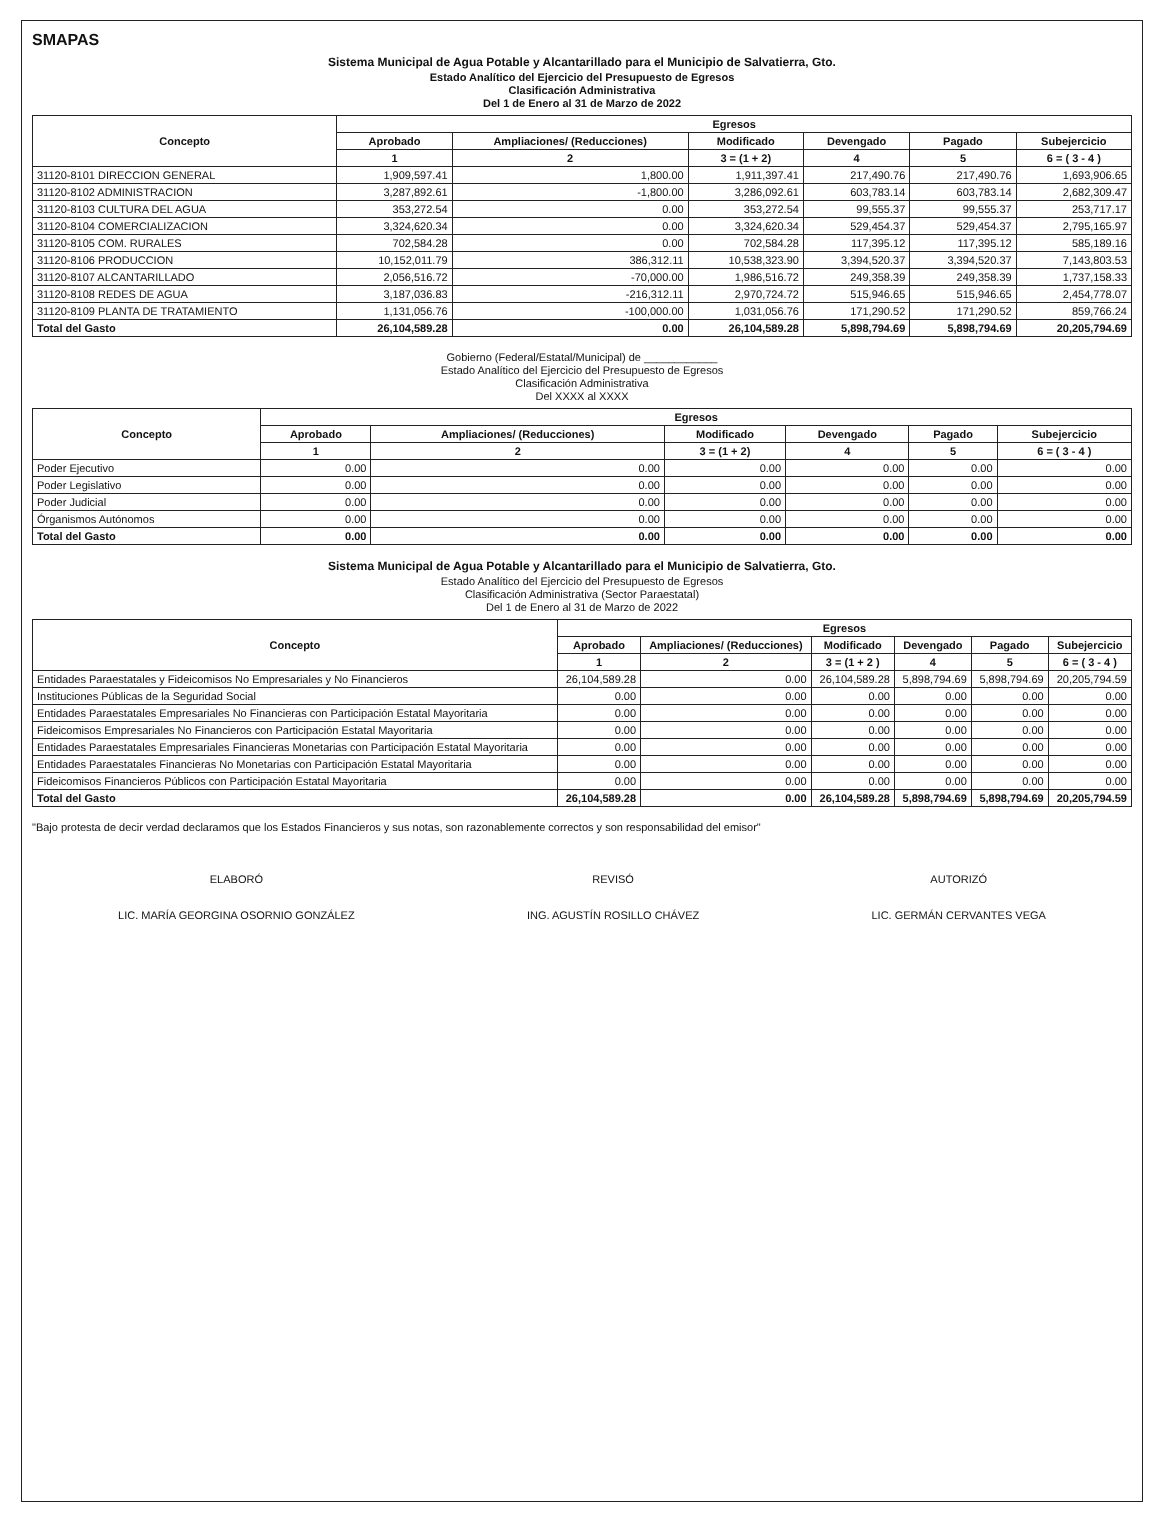SMAPAS
Sistema Municipal de Agua Potable y Alcantarillado para el Municipio de Salvatierra, Gto.
Estado Analítico del Ejercicio del Presupuesto de Egresos
Clasificación Administrativa
Del 1 de Enero al 31 de Marzo de 2022
| Concepto | Egresos | | | | | |
| --- | --- | --- | --- | --- | --- | --- |
| | Aprobado | Ampliaciones/ (Reducciones) | Modificado | Devengado | Pagado | Subejercicio |
| | 1 | 2 | 3 = (1 + 2) | 4 | 5 | 6 = ( 3 - 4 ) |
| 31120-8101 DIRECCION GENERAL | 1,909,597.41 | 1,800.00 | 1,911,397.41 | 217,490.76 | 217,490.76 | 1,693,906.65 |
| 31120-8102 ADMINISTRACION | 3,287,892.61 | -1,800.00 | 3,286,092.61 | 603,783.14 | 603,783.14 | 2,682,309.47 |
| 31120-8103 CULTURA DEL AGUA | 353,272.54 | 0.00 | 353,272.54 | 99,555.37 | 99,555.37 | 253,717.17 |
| 31120-8104 COMERCIALIZACION | 3,324,620.34 | 0.00 | 3,324,620.34 | 529,454.37 | 529,454.37 | 2,795,165.97 |
| 31120-8105 COM. RURALES | 702,584.28 | 0.00 | 702,584.28 | 117,395.12 | 117,395.12 | 585,189.16 |
| 31120-8106 PRODUCCION | 10,152,011.79 | 386,312.11 | 10,538,323.90 | 3,394,520.37 | 3,394,520.37 | 7,143,803.53 |
| 31120-8107 ALCANTARILLADO | 2,056,516.72 | -70,000.00 | 1,986,516.72 | 249,358.39 | 249,358.39 | 1,737,158.33 |
| 31120-8108 REDES DE AGUA | 3,187,036.83 | -216,312.11 | 2,970,724.72 | 515,946.65 | 515,946.65 | 2,454,778.07 |
| 31120-8109 PLANTA DE TRATAMIENTO | 1,131,056.76 | -100,000.00 | 1,031,056.76 | 171,290.52 | 171,290.52 | 859,766.24 |
| Total del Gasto | 26,104,589.28 | 0.00 | 26,104,589.28 | 5,898,794.69 | 5,898,794.69 | 20,205,794.69 |
Gobierno (Federal/Estatal/Municipal) de ____________
Estado Analítico del Ejercicio del Presupuesto de Egresos
Clasificación Administrativa
Del XXXX al XXXX
| Concepto | Egresos | | | | | |
| --- | --- | --- | --- | --- | --- | --- |
| | Aprobado | Ampliaciones/ (Reducciones) | Modificado | Devengado | Pagado | Subejercicio |
| | 1 | 2 | 3 = (1 + 2) | 4 | 5 | 6 = ( 3 - 4 ) |
| Poder Ejecutivo | 0.00 | 0.00 | 0.00 | 0.00 | 0.00 | 0.00 |
| Poder Legislativo | 0.00 | 0.00 | 0.00 | 0.00 | 0.00 | 0.00 |
| Poder Judicial | 0.00 | 0.00 | 0.00 | 0.00 | 0.00 | 0.00 |
| Órganismos Autónomos | 0.00 | 0.00 | 0.00 | 0.00 | 0.00 | 0.00 |
| Total del Gasto | 0.00 | 0.00 | 0.00 | 0.00 | 0.00 | 0.00 |
Sistema Municipal de Agua Potable y Alcantarillado para el Municipio de Salvatierra, Gto.
Estado Analítico del Ejercicio del Presupuesto de Egresos
Clasificación Administrativa (Sector Paraestatal)
Del 1 de Enero al 31 de Marzo de 2022
| Concepto | Egresos | | | | | |
| --- | --- | --- | --- | --- | --- | --- |
| | Aprobado | Ampliaciones/ (Reducciones) | Modificado | Devengado | Pagado | Subejercicio |
| | 1 | 2 | 3 = (1 + 2 ) | 4 | 5 | 6 = ( 3 - 4 ) |
| Entidades Paraestatales y Fideicomisos No Empresariales y No Financieros | 26,104,589.28 | 0.00 | 26,104,589.28 | 5,898,794.69 | 5,898,794.69 | 20,205,794.59 |
| Instituciones Públicas de la Seguridad Social | 0.00 | 0.00 | 0.00 | 0.00 | 0.00 | 0.00 |
| Entidades Paraestatales Empresariales No Financieras con Participación Estatal Mayoritaria | 0.00 | 0.00 | 0.00 | 0.00 | 0.00 | 0.00 |
| Fideicomisos Empresariales No Financieros con Participación Estatal Mayoritaria | 0.00 | 0.00 | 0.00 | 0.00 | 0.00 | 0.00 |
| Entidades Paraestatales Empresariales Financieras Monetarias con Participación Estatal Mayoritaria | 0.00 | 0.00 | 0.00 | 0.00 | 0.00 | 0.00 |
| Entidades Paraestatales Financieras No Monetarias con Participación Estatal Mayoritaria | 0.00 | 0.00 | 0.00 | 0.00 | 0.00 | 0.00 |
| Fideicomisos Financieros Públicos con Participación Estatal Mayoritaria | 0.00 | 0.00 | 0.00 | 0.00 | 0.00 | 0.00 |
| Total del Gasto | 26,104,589.28 | 0.00 | 26,104,589.28 | 5,898,794.69 | 5,898,794.69 | 20,205,794.59 |
"Bajo protesta de decir verdad declaramos que los Estados Financieros y sus notas, son razonablemente correctos y son responsabilidad del emisor"
ELABORÓ
LIC. MARÍA GEORGINA OSORNIO GONZÁLEZ
REVISÓ
ING. AGUSTÍN ROSILLO CHÁVEZ
AUTORIZÓ
LIC. GERMÁN CERVANTES VEGA